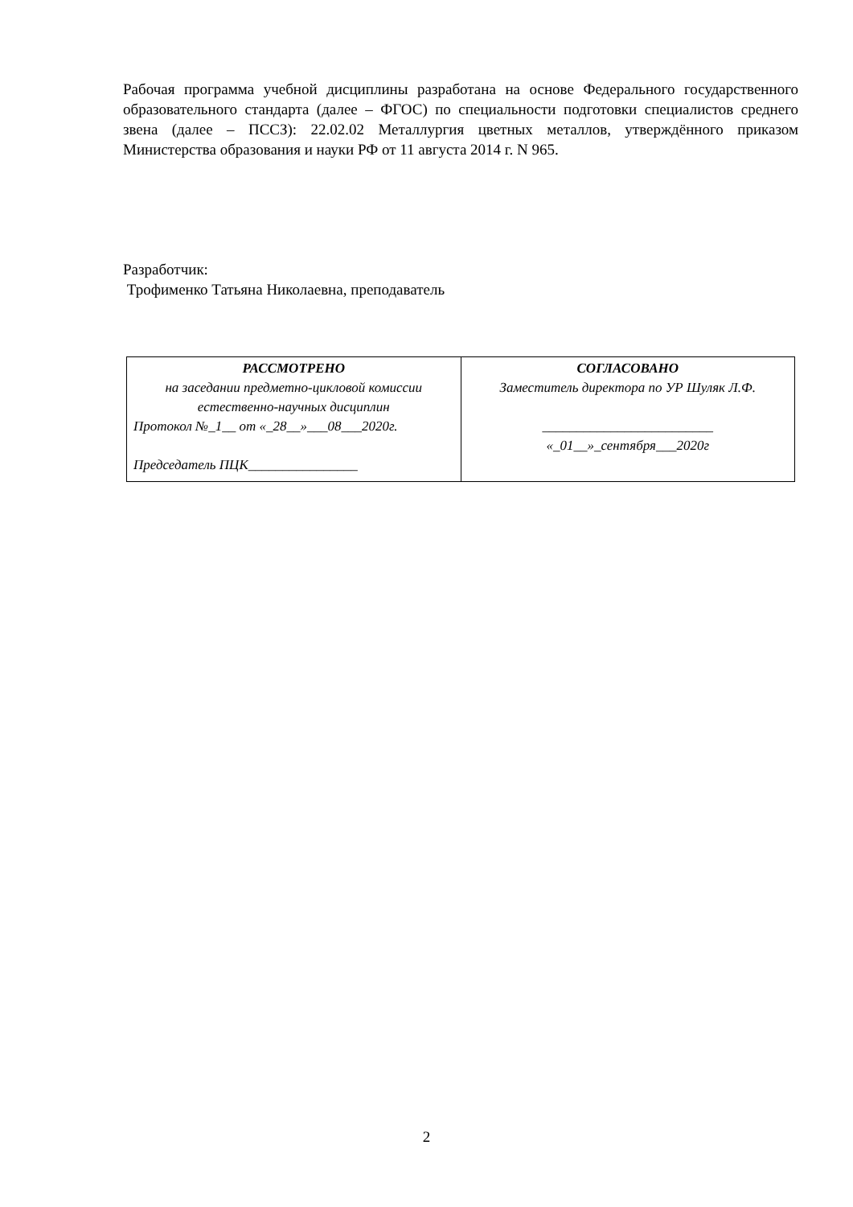Рабочая программа учебной дисциплины разработана на основе Федерального государственного образовательного стандарта (далее – ФГОС) по специальности подготовки специалистов среднего звена (далее – ПССЗ): 22.02.02 Металлургия цветных металлов, утверждённого приказом Министерства образования и науки РФ от 11 августа 2014 г. N 965.
Разработчик:
Трофименко Татьяна Николаевна, преподаватель
| РАССМОТРЕНО на заседании предметно-цикловой комиссии естественно-научных дисциплин Протокол №_1__ от «_28__»___08___2020г. Председатель ПЦК________________ | СОГЛАСОВАНО Заместитель директора по УР Шуляк Л.Ф. _________________________ «_01__»_сентября___2020г |
2